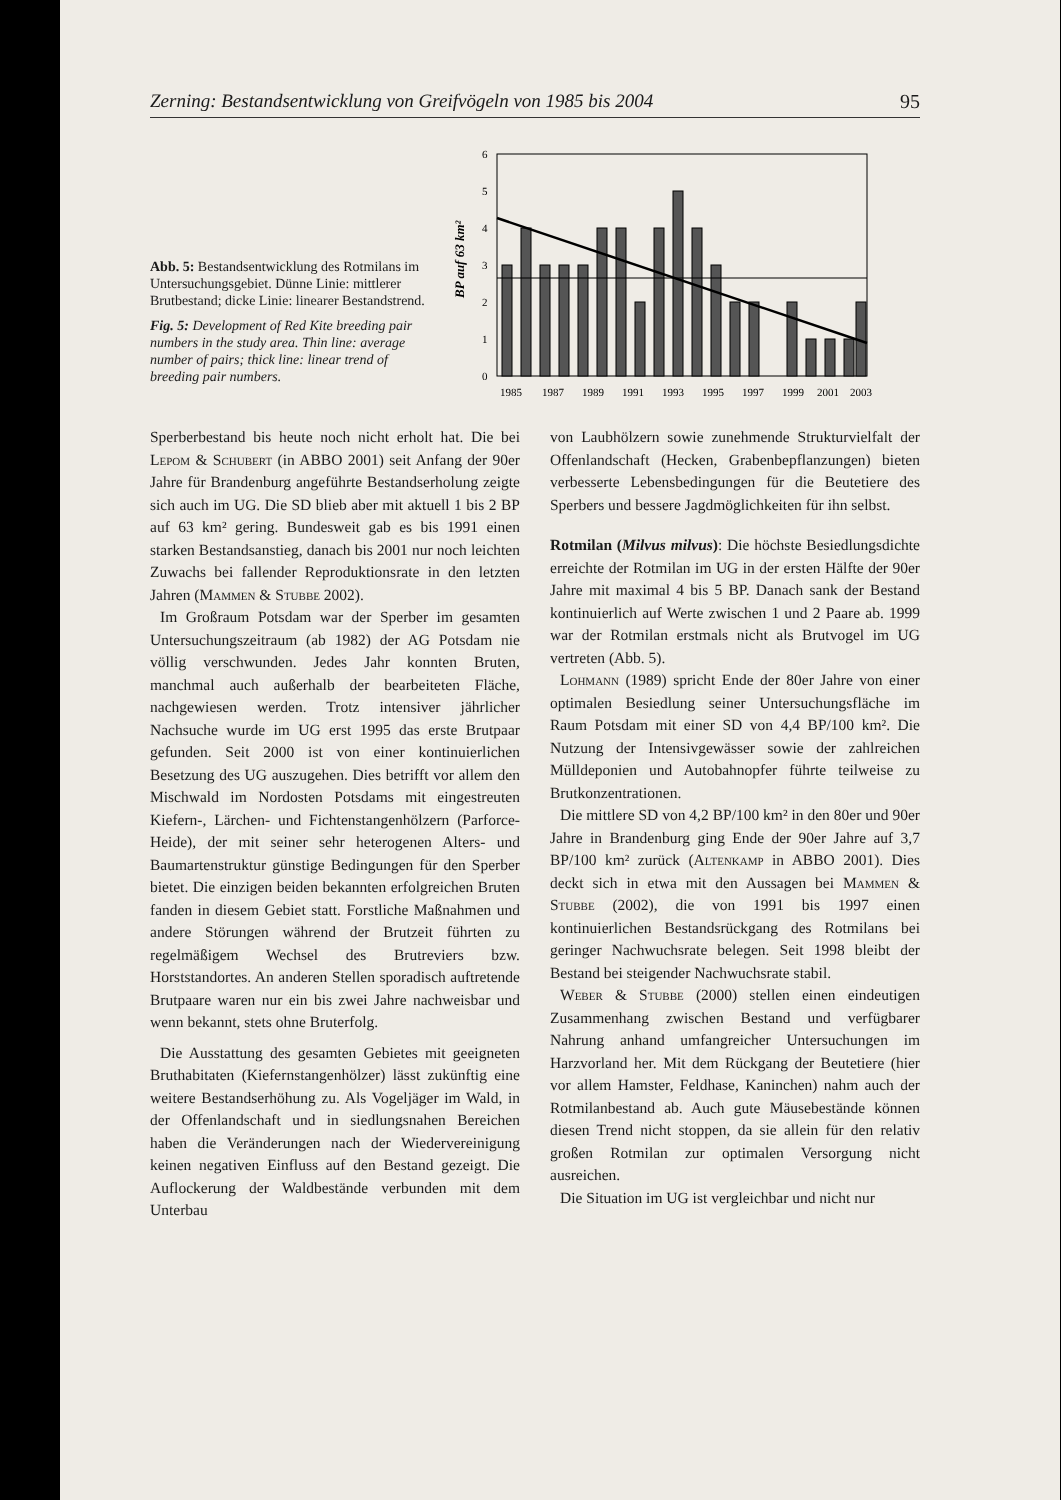Zerning: Bestandsentwicklung von Greifvögeln von 1985 bis 2004 95
Abb. 5: Bestandsentwicklung des Rotmilans im Untersuchungsgebiet. Dünne Linie: mittlerer Brutbestand; dicke Linie: linearer Bestandstrend.
Fig. 5: Development of Red Kite breeding pair numbers in the study area. Thin line: average number of pairs; thick line: linear trend of breeding pair numbers.
BP auf 63 km²
6
5
4
3
2
1
0
1985
1987
1989
1991
1993
1995
1997
1999
2001
2003
Sperberbestand bis heute noch nicht erholt hat. Die bei Lepom & Schubert (in ABBO 2001) seit Anfang der 90er Jahre für Brandenburg angeführte Bestandserholung zeigte sich auch im UG. Die SD blieb aber mit aktuell 1 bis 2 BP auf 63 km² gering. Bundesweit gab es bis 1991 einen starken Bestandsanstieg, danach bis 2001 nur noch leichten Zuwachs bei fallender Reproduktionsrate in den letzten Jahren (Mammen & Stubbe 2002).
Im Großraum Potsdam war der Sperber im gesamten Untersuchungszeitraum (ab 1982) der AG Potsdam nie völlig verschwunden. Jedes Jahr konnten Bruten, manchmal auch außerhalb der bearbeiteten Fläche, nachgewiesen werden. Trotz intensiver jährlicher Nachsuche wurde im UG erst 1995 das erste Brutpaar gefunden. Seit 2000 ist von einer kontinuierlichen Besetzung des UG auszugehen. Dies betrifft vor allem den Mischwald im Nordosten Potsdams mit eingestreuten Kiefern-, Lärchen- und Fichtenstangenhölzern (Parforce-Heide), der mit seiner sehr heterogenen Alters- und Baumartenstruktur günstige Bedingungen für den Sperber bietet. Die einzigen beiden bekannten erfolgreichen Bruten fanden in diesem Gebiet statt. Forstliche Maßnahmen und andere Störungen während der Brutzeit führten zu regelmäßigem Wechsel des Brutreviers bzw. Horststandortes. An anderen Stellen sporadisch auftretende Brutpaare waren nur ein bis zwei Jahre nachweisbar und wenn bekannt, stets ohne Bruterfolg.
Die Ausstattung des gesamten Gebietes mit geeigneten Bruthabitaten (Kiefernstangenhölzer) lässt zukünftig eine weitere Bestandserhöhung zu. Als Vogeljäger im Wald, in der Offenlandschaft und in siedlungsnahen Bereichen haben die Veränderungen nach der Wiedervereinigung keinen negativen Einfluss auf den Bestand gezeigt. Die Auflockerung der Waldbestände verbunden mit dem Unterbau
von Laubhölzern sowie zunehmende Strukturvielfalt der Offenlandschaft (Hecken, Grabenbepflanzungen) bieten verbesserte Lebensbedingungen für die Beutetiere des Sperbers und bessere Jagdmöglichkeiten für ihn selbst.
Rotmilan (Milvus milvus): Die höchste Besiedlungsdichte erreichte der Rotmilan im UG in der ersten Hälfte der 90er Jahre mit maximal 4 bis 5 BP. Danach sank der Bestand kontinuierlich auf Werte zwischen 1 und 2 Paare ab. 1999 war der Rotmilan erstmals nicht als Brutvogel im UG vertreten (Abb. 5).
Lohmann (1989) spricht Ende der 80er Jahre von einer optimalen Besiedlung seiner Untersuchungsfläche im Raum Potsdam mit einer SD von 4,4 BP/100 km². Die Nutzung der Intensivgewässer sowie der zahlreichen Mülldeponien und Autobahnopfer führte teilweise zu Brutkonzentrationen.
Die mittlere SD von 4,2 BP/100 km² in den 80er und 90er Jahre in Brandenburg ging Ende der 90er Jahre auf 3,7 BP/100 km² zurück (Altenkamp in ABBO 2001). Dies deckt sich in etwa mit den Aussagen bei Mammen & Stubbe (2002), die von 1991 bis 1997 einen kontinuierlichen Bestandsrückgang des Rotmilans bei geringer Nachwuchsrate belegen. Seit 1998 bleibt der Bestand bei steigender Nachwuchsrate stabil.
Weber & Stubbe (2000) stellen einen eindeutigen Zusammenhang zwischen Bestand und verfügbarer Nahrung anhand umfangreicher Untersuchungen im Harzvorland her. Mit dem Rückgang der Beutetiere (hier vor allem Hamster, Feldhase, Kaninchen) nahm auch der Rotmilanbestand ab. Auch gute Mäusebestände können diesen Trend nicht stoppen, da sie allein für den relativ großen Rotmilan zur optimalen Versorgung nicht ausreichen.
Die Situation im UG ist vergleichbar und nicht nur